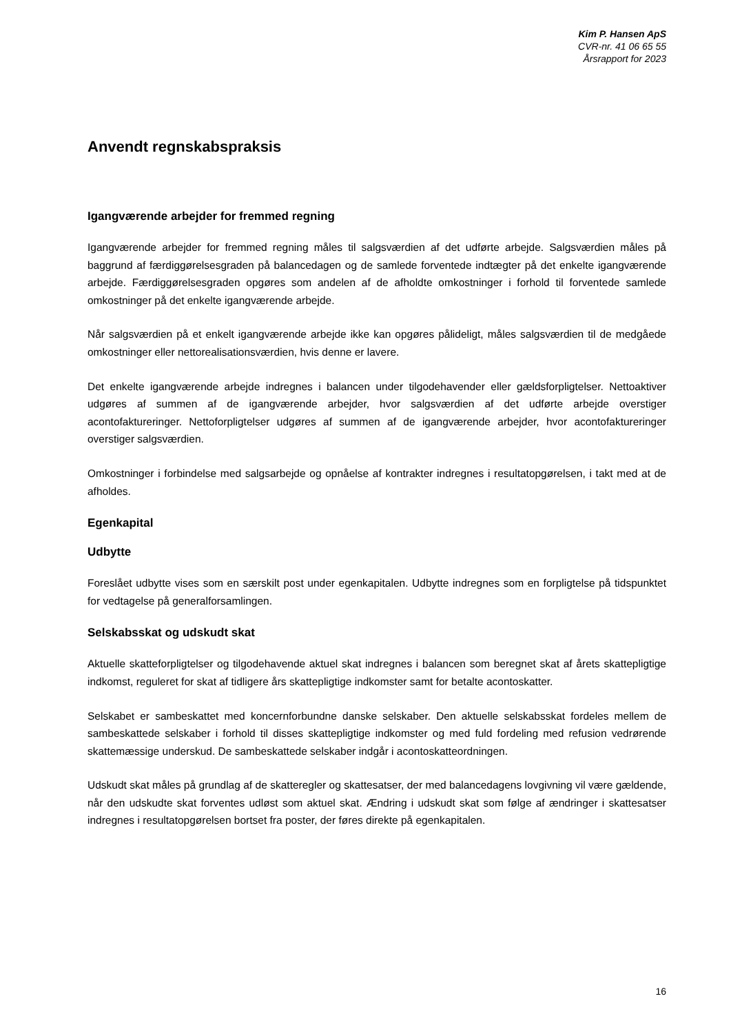Kim P. Hansen ApS
CVR-nr. 41 06 65 55
Årsrapport for 2023
Anvendt regnskabspraksis
Igangværende arbejder for fremmed regning
Igangværende arbejder for fremmed regning måles til salgsværdien af det udførte arbejde. Salgsværdien måles på baggrund af færdiggørelsesgraden på balancedagen og de samlede forventede indtægter på det enkelte igangværende arbejde. Færdiggørelsesgraden opgøres som andelen af de afholdte omkostninger i forhold til forventede samlede omkostninger på det enkelte igangværende arbejde.
Når salgsværdien på et enkelt igangværende arbejde ikke kan opgøres pålideligt, måles salgsværdien til de medgåede omkostninger eller nettorealisationsværdien, hvis denne er lavere.
Det enkelte igangværende arbejde indregnes i balancen under tilgodehavender eller gældsforpligtelser. Nettoaktiver udgøres af summen af de igangværende arbejder, hvor salgsværdien af det udførte arbejde overstiger acontofaktureringer. Nettoforpligtelser udgøres af summen af de igangværende arbejder, hvor acontofaktureringer overstiger salgsværdien.
Omkostninger i forbindelse med salgsarbejde og opnåelse af kontrakter indregnes i resultatopgørelsen, i takt med at de afholdes.
Egenkapital
Udbytte
Foreslået udbytte vises som en særskilt post under egenkapitalen. Udbytte indregnes som en forpligtelse på tidspunktet for vedtagelse på generalforsamlingen.
Selskabsskat og udskudt skat
Aktuelle skatteforpligtelser og tilgodehavende aktuel skat indregnes i balancen som beregnet skat af årets skattepligtige indkomst, reguleret for skat af tidligere års skattepligtige indkomster samt for betalte acontoskatter.
Selskabet er sambeskattet med koncernforbundne danske selskaber. Den aktuelle selskabsskat fordeles mellem de sambeskattede selskaber i forhold til disses skattepligtige indkomster og med fuld fordeling med refusion vedrørende skattemæssige underskud. De sambeskattede selskaber indgår i acontoskatteordningen.
Udskudt skat måles på grundlag af de skatteregler og skattesatser, der med balancedagens lovgivning vil være gældende, når den udskudte skat forventes udløst som aktuel skat. Ændring i udskudt skat som følge af ændringer i skattesatser indregnes i resultatopgørelsen bortset fra poster, der føres direkte på egenkapitalen.
16